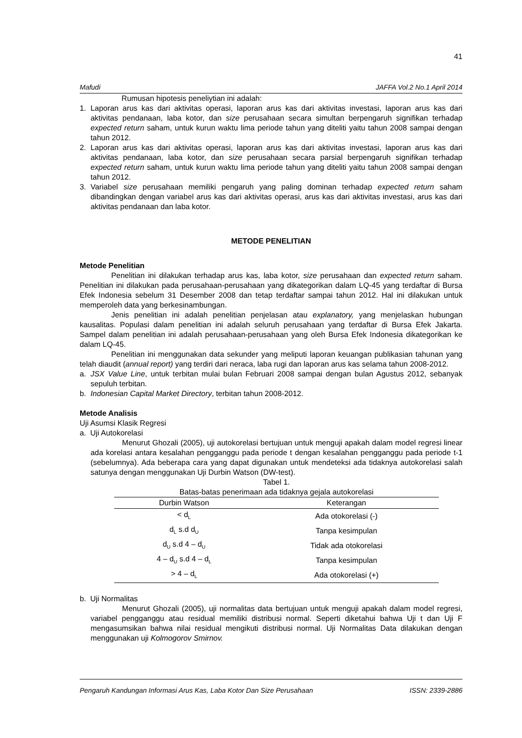41
Mafudi JAFFA Vol.2 No.1 April 2014
Rumusan hipotesis peneliytian ini adalah:
1. Laporan arus kas dari aktivitas operasi, laporan arus kas dari aktivitas investasi, laporan arus kas dari aktivitas pendanaan, laba kotor, dan size perusahaan secara simultan berpengaruh signifikan terhadap expected return saham, untuk kurun waktu lima periode tahun yang diteliti yaitu tahun 2008 sampai dengan tahun 2012.
2. Laporan arus kas dari aktivitas operasi, laporan arus kas dari aktivitas investasi, laporan arus kas dari aktivitas pendanaan, laba kotor, dan size perusahaan secara parsial berpengaruh signifikan terhadap expected return saham, untuk kurun waktu lima periode tahun yang diteliti yaitu tahun 2008 sampai dengan tahun 2012.
3. Variabel size perusahaan memiliki pengaruh yang paling dominan terhadap expected return saham dibandingkan dengan variabel arus kas dari aktivitas operasi, arus kas dari aktivitas investasi, arus kas dari aktivitas pendanaan dan laba kotor.
METODE PENELITIAN
Metode Penelitian
Penelitian ini dilakukan terhadap arus kas, laba kotor, size perusahaan dan expected return saham. Penelitian ini dilakukan pada perusahaan-perusahaan yang dikategorikan dalam LQ-45 yang terdaftar di Bursa Efek Indonesia sebelum 31 Desember 2008 dan tetap terdaftar sampai tahun 2012. Hal ini dilakukan untuk memperoleh data yang berkesinambungan.
Jenis penelitian ini adalah penelitian penjelasan atau explanatory, yang menjelaskan hubungan kausalitas. Populasi dalam penelitian ini adalah seluruh perusahaan yang terdaftar di Bursa Efek Jakarta. Sampel dalam penelitian ini adalah perusahaan-perusahaan yang oleh Bursa Efek Indonesia dikategorikan ke dalam LQ-45.
Penelitian ini menggunakan data sekunder yang meliputi laporan keuangan publikasian tahunan yang telah diaudit (annual report) yang terdiri dari neraca, laba rugi dan laporan arus kas selama tahun 2008-2012.
a. JSX Value Line, untuk terbitan mulai bulan Februari 2008 sampai dengan bulan Agustus 2012, sebanyak sepuluh terbitan.
b. Indonesian Capital Market Directory, terbitan tahun 2008-2012.
Metode Analisis
Uji Asumsi Klasik Regresi
a. Uji Autokorelasi
Menurut Ghozali (2005), uji autokorelasi bertujuan untuk menguji apakah dalam model regresi linear ada korelasi antara kesalahan pengganggu pada periode t dengan kesalahan pengganggu pada periode t-1 (sebelumnya). Ada beberapa cara yang dapat digunakan untuk mendeteksi ada tidaknya autokorelasi salah satunya dengan menggunakan Uji Durbin Watson (DW-test).
Tabel 1. Batas-batas penerimaan ada tidaknya gejala autokorelasi
| Durbin Watson | Keterangan |
| --- | --- |
| < d<sub>L</sub> | Ada otokorelasi (-) |
| d<sub>L</sub> s.d d<sub>U</sub> | Tanpa kesimpulan |
| d<sub>U</sub> s.d 4 – d<sub>U</sub> | Tidak ada otokorelasi |
| 4 – d<sub>U</sub> s.d 4 – d<sub>L</sub> | Tanpa kesimpulan |
| > 4 – d<sub>L</sub> | Ada otokorelasi (+) |
b. Uji Normalitas
Menurut Ghozali (2005), uji normalitas data bertujuan untuk menguji apakah dalam model regresi, variabel pengganggu atau residual memiliki distribusi normal. Seperti diketahui bahwa Uji t dan Uji F mengasumsikan bahwa nilai residual mengikuti distribusi normal. Uji Normalitas Data dilakukan dengan menggunakan uji Kolmogorov Smirnov.
Pengaruh Kandungan Informasi Arus Kas, Laba Kotor Dan Size Perusahaan ISSN: 2339-2886